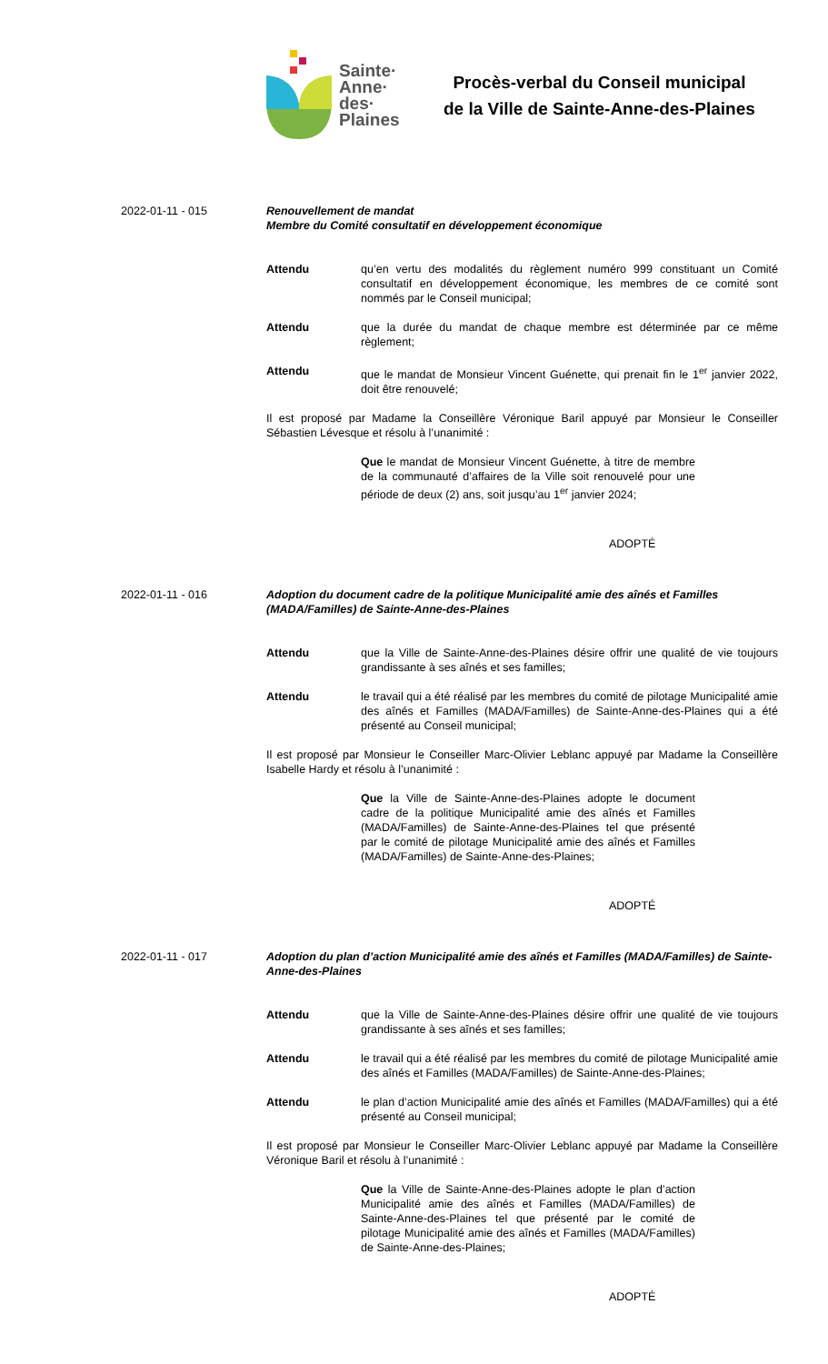Sainte·
Anne·
des·
Plaines
Procès-verbal du Conseil municipal
de la Ville de Sainte-Anne-des-Plaines
2022-01-11 - 015 Renouvellement de mandat
Membre du Comité consultatif en développement économique
Attendu qu’en vertu des modalités du règlement numéro 999 constituant un Comité consultatif en développement économique, les membres de ce comité sont nommés par le Conseil municipal;
Attendu que la durée du mandat de chaque membre est déterminée par ce même règlement;
Attendu que le mandat de Monsieur Vincent Guénette, qui prenait fin le 1<sup>er</sup> janvier 2022, doit être renouvelé;
Il est proposé par Madame la Conseillère Véronique Baril appuyé par Monsieur le Conseiller Sébastien Lévesque et résolu à l’unanimité :
Que le mandat de Monsieur Vincent Guénette, à titre de membre de la communauté d’affaires de la Ville soit renouvelé pour une période de deux (2) ans, soit jusqu’au 1<sup>er</sup> janvier 2024;
ADOPTÉ
2022-01-11 - 016 Adoption du document cadre de la politique Municipalité amie des aînés et Familles (MADA/Familles) de Sainte-Anne-des-Plaines
Attendu que la Ville de Sainte-Anne-des-Plaines désire offrir une qualité de vie toujours grandissante à ses aînés et ses familles;
Attendu le travail qui a été réalisé par les membres du comité de pilotage Municipalité amie des aînés et Familles (MADA/Familles) de Sainte-Anne-des-Plaines qui a été présenté au Conseil municipal;
Il est proposé par Monsieur le Conseiller Marc-Olivier Leblanc appuyé par Madame la Conseillère Isabelle Hardy et résolu à l’unanimité :
Que la Ville de Sainte-Anne-des-Plaines adopte le document cadre de la politique Municipalité amie des aînés et Familles (MADA/Familles) de Sainte-Anne-des-Plaines tel que présenté par le comité de pilotage Municipalité amie des aînés et Familles (MADA/Familles) de Sainte-Anne-des-Plaines;
ADOPTÉ
2022-01-11 - 017 Adoption du plan d’action Municipalité amie des aînés et Familles (MADA/Familles) de Sainte-Anne-des-Plaines
Attendu que la Ville de Sainte-Anne-des-Plaines désire offrir une qualité de vie toujours grandissante à ses aînés et ses familles;
Attendu le travail qui a été réalisé par les membres du comité de pilotage Municipalité amie des aînés et Familles (MADA/Familles) de Sainte-Anne-des-Plaines;
Attendu le plan d’action Municipalité amie des aînés et Familles (MADA/Familles) qui a été présenté au Conseil municipal;
Il est proposé par Monsieur le Conseiller Marc-Olivier Leblanc appuyé par Madame la Conseillère Véronique Baril et résolu à l’unanimité :
Que la Ville de Sainte-Anne-des-Plaines adopte le plan d’action Municipalité amie des aînés et Familles (MADA/Familles) de Sainte-Anne-des-Plaines tel que présenté par le comité de pilotage Municipalité amie des aînés et Familles (MADA/Familles) de Sainte-Anne-des-Plaines;
ADOPTÉ